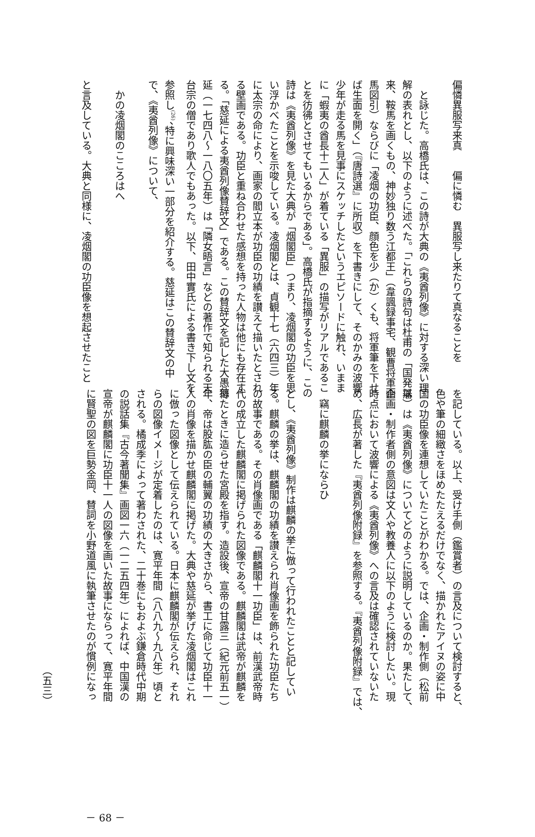偏憐異服写来真　　偏に憐む　異服写し来たりて真なることを
　と詠じた。高橋氏は、この詩が大典の《夷酋列像》に対する深い理
解の表れとし、以下のように述べた。「これらの詩句は杜甫の「国発以
来、鞍馬を画くもの、神妙独り数う江都王」（韋諷録事宅、観曹将軍画
馬図引）ならびに「凌烟の功臣、顔色を少（か）くも、将軍筆を下せ
ば生面を開く」（『唐詩選』に所収）を下書きにして、そのかみの波響
少年が走る馬を見事にスケッチしたというエピソードに触れ、いまま
に「蝦夷の酋長十二人」が着ている「異服」の描写がリアルであるこ
とを彷彿とさせてもいるからである」。高橋氏が指摘するように、この
詩は《夷酋列像》を見た大典が「烟閣臣」つまり、凌烟閣の功臣を思
い浮かべたことを示唆している。凌烟閣とは、貞観十七（六四三）年
に太宗の命により、画家の閻立本が功臣の功績を讃えて描いたとされ
る壁画である。功臣と重ね合わせた感想を持った人物は他にも存在す
る。「慈延による夷酋列像賛辞文」である。この賛辞文を記した大愚慈
延（一七四八〜一八〇五年）は「隣女晤言」などの著作で知られる天
台宗の僧であり歌人でもあった。以下、田中實氏による書き下し文を
参照し<sup>(26)</sup>、特に興味深い一部分を紹介する。慈延はこの賛辞文の中
で、《夷酋列像》について、
　かの凌烟閣のこころはへ
と言及している。大典と同様に、凌烟閣の功臣像を想起させたこと
を記している。以上、受け手側（鑑賞者）の言及について検討すると、
色や筆の細緻さをほめたたえるだけでなく、描かれたアイヌの姿に中
国の功臣像を連想していたことがわかる。では、企画・制作側（松前
藩）は《夷酋列像》についてどのように説明しているのか。果たして、
企画・制作者側の意図は文人や教養人に以下のように検討したい。現
時点において波響による《夷酋列像》への言及は確認されていないた
め、広長が著した『夷酋列像附録』を参照する。『夷酋列像附録』では、
　竊に麒麟の挙にならひ
とし、《夷酋列像》制作は麒麟の挙に倣って行われたことと記してい
る。麒麟の挙は、麒麟閣の功績を讃えられ肖像画を飾られた功臣たち
の故事である。その肖像画である「麒麟閣十一功臣」は、前漢武帝時
代の成立した麒麟閣に掲げられた図像である。麒麟閣は武帝が麒麟を
得たときに造らせた宮殿を指す。造設後、宣帝の甘露三（紀元前五一）
年、帝は股肱の臣の輔翼の功績の大きさから、書工に命じて功臣十一
人の肖像を描かせ麒麟閣に掲げた。大典や慈延が挙げた凌烟閣はこれ
に倣った図像として伝えられている。日本に麒麟閣が伝えられ、それ
らの図像イメージが定着したのは、寛平年間（八八九〜九八年）頃と
される。橘成季によって著わされた、二十巻にもおよぶ鎌倉時代中期
の説話集『古今著聞集』画図一六（一二五四年）によれば、中国漢の
宣帝が麒麟閣に功臣十一人の図像を画いた故事にならって、寛平年間
に賢聖の図を巨勢金岡、賛詞を小野道風に執筆させたのが慣例になっ
（五三）
－ 68 －